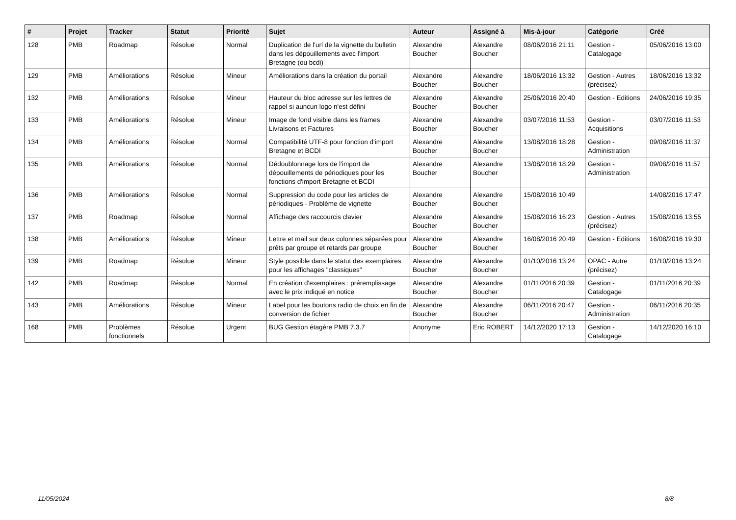| # | Projet | Tracker | Statut | Priorité | Sujet | Auteur | Assigné à | Mis-à-jour | Catégorie | Créé |
| --- | --- | --- | --- | --- | --- | --- | --- | --- | --- | --- |
| 128 | PMB | Roadmap | Résolue | Normal | Duplication de l'url de la vignette du bulletin dans les dépouillements avec l'import Bretagne (ou bcdi) | Alexandre Boucher | Alexandre Boucher | 08/06/2016 21:11 | Gestion - Catalogage | 05/06/2016 13:00 |
| 129 | PMB | Améliorations | Résolue | Mineur | Améliorations dans la création du portail | Alexandre Boucher | Alexandre Boucher | 18/06/2016 13:32 | Gestion - Autres (précisez) | 18/06/2016 13:32 |
| 132 | PMB | Améliorations | Résolue | Mineur | Hauteur du bloc adresse sur les lettres de rappel si auncun logo n'est défini | Alexandre Boucher | Alexandre Boucher | 25/06/2016 20:40 | Gestion - Editions | 24/06/2016 19:35 |
| 133 | PMB | Améliorations | Résolue | Mineur | Image de fond visible dans les frames Livraisons et Factures | Alexandre Boucher | Alexandre Boucher | 03/07/2016 11:53 | Gestion - Acquisitions | 03/07/2016 11:53 |
| 134 | PMB | Améliorations | Résolue | Normal | Compatibilité UTF-8 pour fonction d'import Bretagne et BCDI | Alexandre Boucher | Alexandre Boucher | 13/08/2016 18:28 | Gestion - Administration | 09/08/2016 11:37 |
| 135 | PMB | Améliorations | Résolue | Normal | Dédoublonnage lors de l'import de dépouillements de périodiques pour les fonctions d'import Bretagne et BCDI | Alexandre Boucher | Alexandre Boucher | 13/08/2016 18:29 | Gestion - Administration | 09/08/2016 11:57 |
| 136 | PMB | Améliorations | Résolue | Normal | Suppression du code pour les articles de périodiques - Problème de vignette | Alexandre Boucher | Alexandre Boucher | 15/08/2016 10:49 | | 14/08/2016 17:47 |
| 137 | PMB | Roadmap | Résolue | Normal | Affichage des raccourcis clavier | Alexandre Boucher | Alexandre Boucher | 15/08/2016 16:23 | Gestion - Autres (précisez) | 15/08/2016 13:55 |
| 138 | PMB | Améliorations | Résolue | Mineur | Lettre et mail sur deux colonnes séparées pour prêts par groupe et retards par groupe | Alexandre Boucher | Alexandre Boucher | 16/08/2016 20:49 | Gestion - Editions | 16/08/2016 19:30 |
| 139 | PMB | Roadmap | Résolue | Mineur | Style possible dans le statut des exemplaires pour les affichages "classiques" | Alexandre Boucher | Alexandre Boucher | 01/10/2016 13:24 | OPAC - Autre (précisez) | 01/10/2016 13:24 |
| 142 | PMB | Roadmap | Résolue | Normal | En création d'exemplaires : préremplissage avec le prix indiqué en notice | Alexandre Boucher | Alexandre Boucher | 01/11/2016 20:39 | Gestion - Catalogage | 01/11/2016 20:39 |
| 143 | PMB | Améliorations | Résolue | Mineur | Label pour les boutons radio de choix en fin de conversion de fichier | Alexandre Boucher | Alexandre Boucher | 06/11/2016 20:47 | Gestion - Administration | 06/11/2016 20:35 |
| 168 | PMB | Problèmes fonctionnels | Résolue | Urgent | BUG Gestion étagère PMB 7.3.7 | Anonyme | Eric ROBERT | 14/12/2020 17:13 | Gestion - Catalogage | 14/12/2020 16:10 |
11/05/2024 8/8